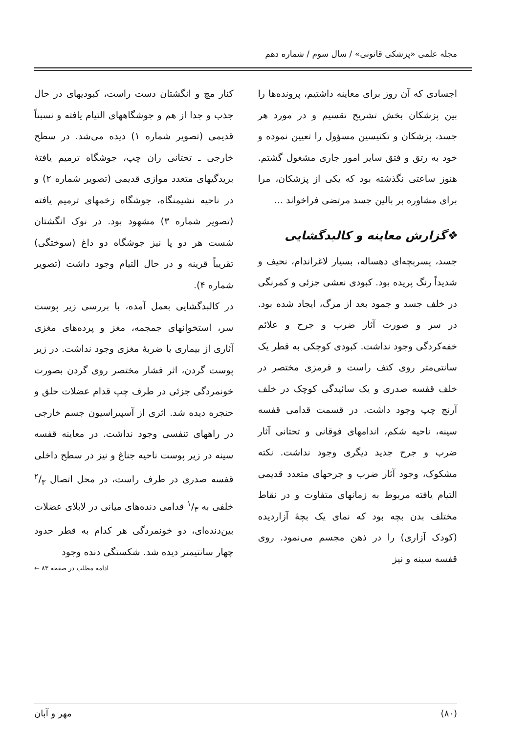مجله علمی «پزشکی قانونی» / سال سوم / شماره دهم
اجسادی که آن روز برای معاینه داشتیم، پرونده‌ها را بین پزشکان بخش تشریح تقسیم و در مورد هر جسد، پزشکان و تکنیسین مسؤول را تعیین نموده و خود به رتق و فتق سایر امور جاری مشغول گشتم. هنوز ساعتی نگذشته بود که یکی از پزشکان، مرا برای مشاوره بر بالین جسد مرتضی فراخواند ...
❖گزارش معاینه و کالبدگشایی
جسد، پسربچه‌ای دهساله، بسیار لاغراندام، نحیف و شدیداً رنگ پریده بود. کبودی نعشی جزئی و کمرنگی در خلف جسد و جمود بعد از مرگ، ایجاد شده بود. در سر و صورت آثار ضرب و جرح و علائم خفه‌کردگی وجود نداشت. کبودی کوچکی به قطر یک سانتی‌متر روی کتف راست و قرمزی مختصر در خلف قفسه صدری و یک سائیدگی کوچک در خلف آرنج چپ وجود داشت. در قسمت قدامی قفسه سینه، ناحیه شکم، اندامهای فوقانی و تحتانی آثار ضرب و جرح جدید دیگری وجود نداشت. نکته مشکوک، وجود آثار ضرب و جرحهای متعدد قدیمی التیام یافته مربوط به زمانهای متفاوت و در نقاط مختلف بدن بچه بود که نمای یک بچهٔ آزاردیده (کودک آزاری) را در ذهن مجسم می‌نمود. روی قفسه سینه و نیز
کنار مچ و انگشتان دست راست، کبودیهای در حال جذب و جدا از هم و جوشگاههای التیام یافته و نسبتاً قدیمی (تصویر شماره ۱) دیده می‌شد. در سطح خارجی ـ تحتانی ران چپ، جوشگاه ترمیم یافتهٔ بریدگیهای متعدد موازی قدیمی (تصویر شماره ۲) و در ناحیه نشیمنگاه، جوشگاه زخمهای ترمیم یافته (تصویر شماره ۳) مشهود بود. در نوک انگشتان شست هر دو پا نیز جوشگاه دو داغ (سوختگی) تقریباً قرینه و در حال التیام وجود داشت (تصویر شماره ۴).
در کالبدگشایی بعمل آمده، با بررسی زیر پوست سر، استخوانهای جمجمه، مغز و پرده‌های مغزی آثاری از بیماری یا ضربهٔ مغزی وجود نداشت. در زیر پوست گردن، اثر فشار مختصر روی گردن بصورت خونمردگی جزئی در طرف چپ قدام عضلات حلق و حنجره دیده شد. اثری از آسپیراسیون جسم خارجی در راههای تنفسی وجود نداشت. در معاینه قفسه سینه در زیر پوست ناحیه جناغ و نیز در سطح داخلی قفسه صدری در طرف راست، در محل اتصال ۲/۳ خلفی به ۱/۳ قدامی دنده‌های میانی در لابلای عضلات بین‌دنده‌ای، دو خونمردگی هر کدام به قطر حدود چهار سانتیمتر دیده شد. شکستگی دنده وجود
ادامه مطلب در صفحه ۸۳ ←
(۸۰) مهر و آبان